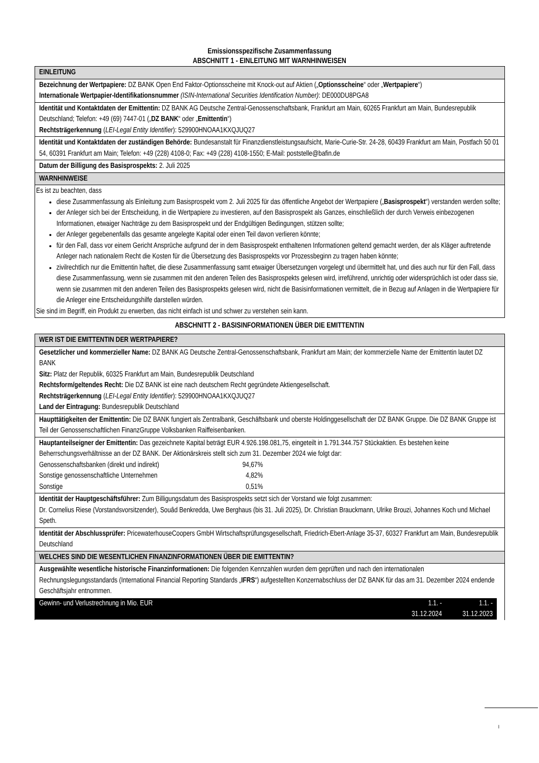Emissionsspezifische Zusammenfassung
ABSCHNITT 1 - EINLEITUNG MIT WARNHINWEISEN
| EINLEITUNG |
| Bezeichnung der Wertpapiere: DZ BANK Open End Faktor-Optionsscheine mit Knock-out auf Aktien („ Optionsscheine “ oder „ Wertpapiere “) Internationale Wertpapier-Identifikationsnummer (ISIN-International Securities Identification Number) : DE000DU8PGA8 |
| Identität und Kontaktdaten der Emittentin: DZ BANK AG Deutsche Zentral-Genossenschaftsbank, Frankfurt am Main, 60265 Frankfurt am Main, Bundesrepublik Deutschland; Telefon: +49 (69) 7447-01 („ DZ BANK “ oder „ Emittentin “) Rechtsträgerkennung ( LEI-Legal Entity Identifier ): 529900HNOAA1KXQJUQ27 |
| Identität und Kontaktdaten der zuständigen Behörde: Bundesanstalt für Finanzdienstleistungsaufsicht, Marie-Curie-Str. 24-28, 60439 Frankfurt am Main, Postfach 50 01 54, 60391 Frankfurt am Main; Telefon: +49 (228) 4108-0; Fax: +49 (228) 4108-1550; E-Mail: poststelle@bafin.de |
| Datum der Billigung des Basisprospekts: 2. Juli 2025 |
| WARNHINWEISE |
| Es ist zu beachten, dass diese Zusammenfassung als Einleitung zum Basisprospekt vom 2. Juli 2025 für das öffentliche Angebot der Wertpapiere („ Basisprospekt “) verstanden werden sollte; der Anleger sich bei der Entscheidung, in die Wertpapiere zu investieren, auf den Basisprospekt als Ganzes, einschließlich der durch Verweis einbezogenen Informationen, etwaiger Nachträge zu dem Basisprospekt und der Endgültigen Bedingungen, stützen sollte; der Anleger gegebenenfalls das gesamte angelegte Kapital oder einen Teil davon verlieren könnte; für den Fall, dass vor einem Gericht Ansprüche aufgrund der in dem Basisprospekt enthaltenen Informationen geltend gemacht werden, der als Kläger auftretende Anleger nach nationalem Recht die Kosten für die Übersetzung des Basisprospekts vor Prozessbeginn zu tragen haben könnte; zivilrechtlich nur die Emittentin haftet, die diese Zusammenfassung samt etwaiger Übersetzungen vorgelegt und übermittelt hat, und dies auch nur für den Fall, dass diese Zusammenfassung, wenn sie zusammen mit den anderen Teilen des Basisprospekts gelesen wird, irreführend, unrichtig oder widersprüchlich ist oder dass sie, wenn sie zusammen mit den anderen Teilen des Basisprospekts gelesen wird, nicht die Basisinformationen vermittelt, die in Bezug auf Anlagen in die Wertpapiere für die Anleger eine Entscheidungshilfe darstellen würden. Sie sind im Begriff, ein Produkt zu erwerben, das nicht einfach ist und schwer zu verstehen sein kann. |
ABSCHNITT 2 - BASISINFORMATIONEN ÜBER DIE EMITTENTIN
| WER IST DIE EMITTENTIN DER WERTPAPIERE? |
| Gesetzlicher und kommerzieller Name: DZ BANK AG Deutsche Zentral-Genossenschaftsbank, Frankfurt am Main; der kommerzielle Name der Emittentin lautet DZ BANK Sitz: Platz der Republik, 60325 Frankfurt am Main, Bundesrepublik Deutschland Rechtsform/geltendes Recht: Die DZ BANK ist eine nach deutschem Recht gegründete Aktiengesellschaft. Rechtsträgerkennung ( LEI-Legal Entity Identifier ): 529900HNOAA1KXQJUQ27 Land der Eintragung: Bundesrepublik Deutschland |
| Haupttätigkeiten der Emittentin: Die DZ BANK fungiert als Zentralbank, Geschäftsbank und oberste Holdinggesellschaft der DZ BANK Gruppe. Die DZ BANK Gruppe ist Teil der Genossenschaftlichen FinanzGruppe Volksbanken Raiffeisenbanken. |
| Hauptanteilseigner der Emittentin: Das gezeichnete Kapital beträgt EUR 4.926.198.081,75, eingeteilt in 1.791.344.757 Stückaktien. Es bestehen keine Beherrschungsverhältnisse an der DZ BANK. Der Aktionärskreis stellt sich zum 31. Dezember 2024 wie folgt dar: Genossenschaftsbanken (direkt und indirekt) 94,67% Sonstige genossenschaftliche Unternehmen 4,82% Sonstige 0,51% |
| Identität der Hauptgeschäftsführer: Zum Billigungsdatum des Basisprospekts setzt sich der Vorstand wie folgt zusammen: Dr. Cornelius Riese (Vorstandsvorsitzender), Souâd Benkredda, Uwe Berghaus (bis 31. Juli 2025), Dr. Christian Brauckmann, Ulrike Brouzi, Johannes Koch und Michael Speth. |
| Identität der Abschlussprüfer: PricewaterhouseCoopers GmbH Wirtschaftsprüfungsgesellschaft, Friedrich-Ebert-Anlage 35-37, 60327 Frankfurt am Main, Bundesrepublik Deutschland |
| WELCHES SIND DIE WESENTLICHEN FINANZINFORMATIONEN ÜBER DIE EMITTENTIN? |
| Ausgewählte wesentliche historische Finanzinformationen: Die folgenden Kennzahlen wurden dem geprüften und nach den internationalen Rechnungslegungsstandards (International Financial Reporting Standards „ IFRS “) aufgestellten Konzernabschluss der DZ BANK für das am 31. Dezember 2024 endende Geschäftsjahr entnommen. Gewinn- und Verlustrechnung in Mio. EUR 1.1. - 31.12.2024 1.1. - 31.12.2023 |
I